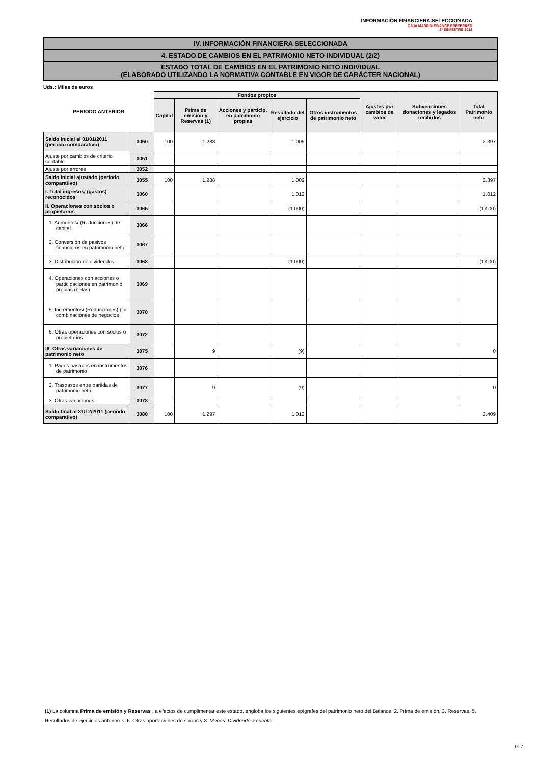INFORMACIÓN FINANCIERA SELECCIONADA
CAJA MADRID FINANCE PREFERRED
2º SEMESTRE 2012
IV. INFORMACIÓN FINANCIERA SELECCIONADA
4. ESTADO DE CAMBIOS EN EL PATRIMONIO NETO INDIVIDUAL (2/2)
ESTADO TOTAL DE CAMBIOS EN EL PATRIMONIO NETO INDIVIDUAL
(ELABORADO UTILIZANDO LA NORMATIVA CONTABLE EN VIGOR DE CARÁCTER NACIONAL)
Uds.: Miles de euros
| PERIODO ANTERIOR | | Fondos propios | | | | | Ajustes por cambios de valor | Subvenciones donaciones y legados recibidos | Total Patrimonio neto |
| --- | --- | --- | --- | --- | --- | --- | --- | --- | --- |
| | | Capital | Prima de emisión y Reservas (1) | Acciones y particip. en patrimonio propias | Resultado del ejercicio | Otros instrumentos de patrimonio neto | | | |
| Saldo inicial al 01/01/2011 (periodo comparativo) | 3050 | 100 | 1.288 | | 1.009 | | | | 2.397 |
| Ajuste por cambios de criterio contable | 3051 | | | | | | | | |
| Ajuste por errores | 3052 | | | | | | | | |
| Saldo inicial ajustado (periodo comparativo) | 3055 | 100 | 1.288 | | 1.009 | | | | 2.397 |
| I. Total ingresos/ (gastos) reconocidos | 3060 | | | | 1.012 | | | | 1.012 |
| II. Operaciones con socios o propietarios | 3065 | | | | (1.000) | | | | (1.000) |
| 1. Aumentos/ (Reducciones) de capital | 3066 | | | | | | | | |
| 2. Conversión de pasivos financieros en patrimonio neto | 3067 | | | | | | | | |
| 3. Distribución de dividendos | 3068 | | | | (1.000) | | | | (1.000) |
| 4. Operaciones con acciones o participaciones en patrimonio propias (netas) | 3069 | | | | | | | | |
| 5. Incrementos/ (Reducciones) por combinaciones de negocios | 3070 | | | | | | | | |
| 6. Otras operaciones con socios o propietarios | 3072 | | | | | | | | |
| III. Otras variaciones de patrimonio neto | 3075 | | 9 | | (9) | | | | 0 |
| 1. Pagos basados en instrumentos de patrimonio | 3076 | | | | | | | | |
| 2. Traspasos entre partidas de patrimonio neto | 3077 | | 9 | | (9) | | | | 0 |
| 3. Otras variaciones | 3078 | | | | | | | | |
| Saldo final al 31/12/2011 (periodo comparativo) | 3080 | 100 | 1.297 | | 1.012 | | | | 2.409 |
(1) La columna Prima de emisión y Reservas , a efectos de cumplimentar este estado, engloba los siguientes epígrafes del patrimonio neto del Balance: 2. Prima de emisión, 3. Reservas, 5. Resultados de ejercicios anteriores, 6. Otras aportaciones de socios y 8. Menos: Dividendo a cuenta.
G-7